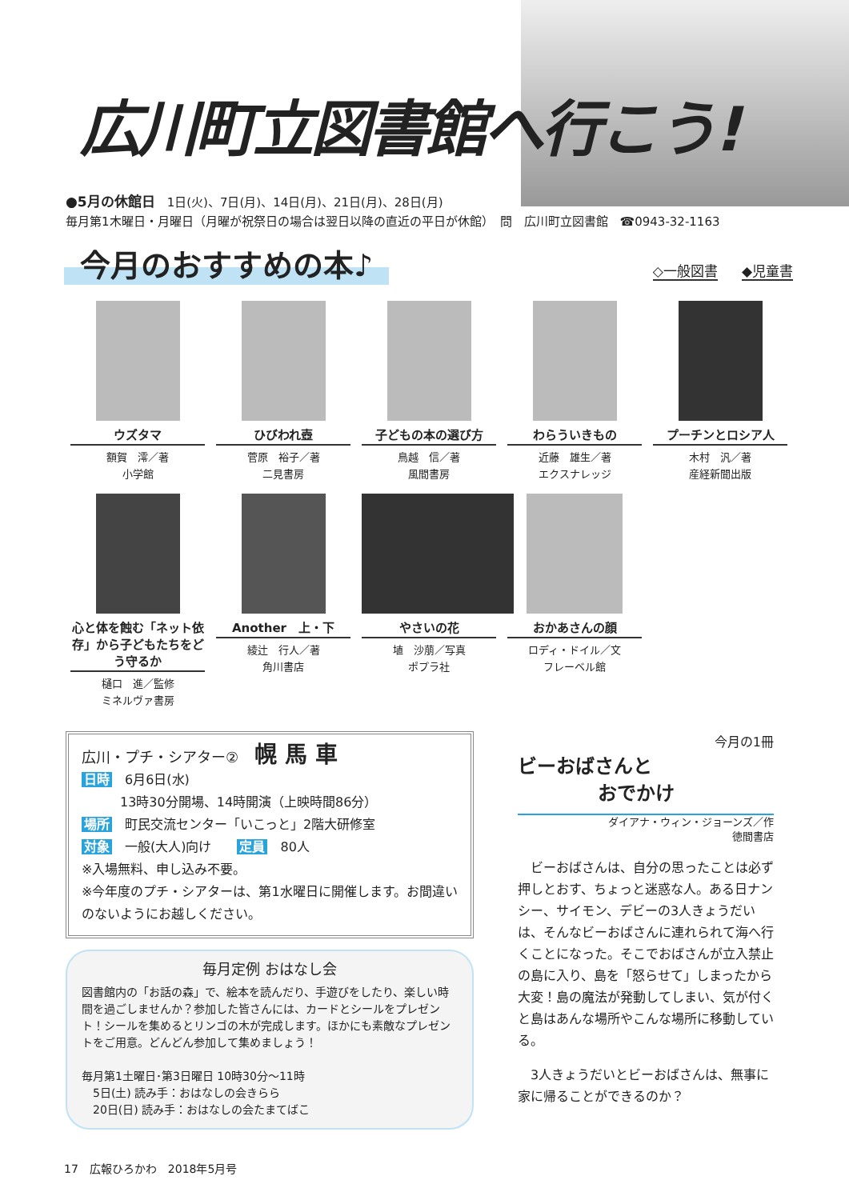広川町立図書館へ行こう!
●5月の休館日　1日(火)、7日(月)、14日(月)、21日(月)、28日(月)
毎月第1木曜日・月曜日（月曜が祝祭日の場合は翌日以降の直近の平日が休館）　問　広川町立図書館　☎0943-32-1163
今月のおすすめの本♪
◇一般図書 ◆児童書
ウズタマ
額賀　澪／著
小学館
ひびわれ壺
菅原　裕子／著
二見書房
子どもの本の選び方
鳥越　信／著
風間書房
わらういきもの
近藤　雄生／著
エクスナレッジ
プーチンとロシア人
木村　汎／著
産経新聞出版
心と体を蝕む「ネット依存」から子どもたちをどう守るか
樋口　進／監修
ミネルヴァ書房
Another　上・下
綾辻　行人／著
角川書店
やさいの花
埴　沙萠／写真
ポプラ社
おかあさんの顔
ロディ・ドイル／文
フレーベル館
広川・プチ・シアター② 幌 馬 車
日時　6月6日(水)
　　　13時30分開場、14時開演（上映時間86分）
場所　町民交流センター「いこっと」2階大研修室
対象　一般(大人)向け　　定員　80人
※入場無料、申し込み不要。
※今年度のプチ・シアターは、第1水曜日に開催します。お間違いのないようにお越しください。
毎月定例 おはなし会
図書館内の「お話の森」で、絵本を読んだり、手遊びをしたり、楽しい時間を過ごしませんか？参加した皆さんには、カードとシールをプレゼント！シールを集めるとリンゴの木が完成します。ほかにも素敵なプレゼントをご用意。どんどん参加して集めましょう！
毎月第1土曜日･第3日曜日 10時30分～11時
　5日(土) 読み手：おはなしの会きらら
　20日(日) 読み手：おはなしの会たまてばこ
今月の1冊
ビーおばさんと
おでかけ
ダイアナ・ウィン・ジョーンズ／作
徳間書店
　ビーおばさんは、自分の思ったことは必ず押しとおす、ちょっと迷惑な人。ある日ナンシー、サイモン、デビーの3人きょうだいは、そんなビーおばさんに連れられて海へ行くことになった。そこでおばさんが立入禁止の島に入り、島を「怒らせて」しまったから大変！島の魔法が発動してしまい、気が付くと島はあんな場所やこんな場所に移動している。
　3人きょうだいとビーおばさんは、無事に家に帰ることができるのか？
17　広報ひろかわ　2018年5月号